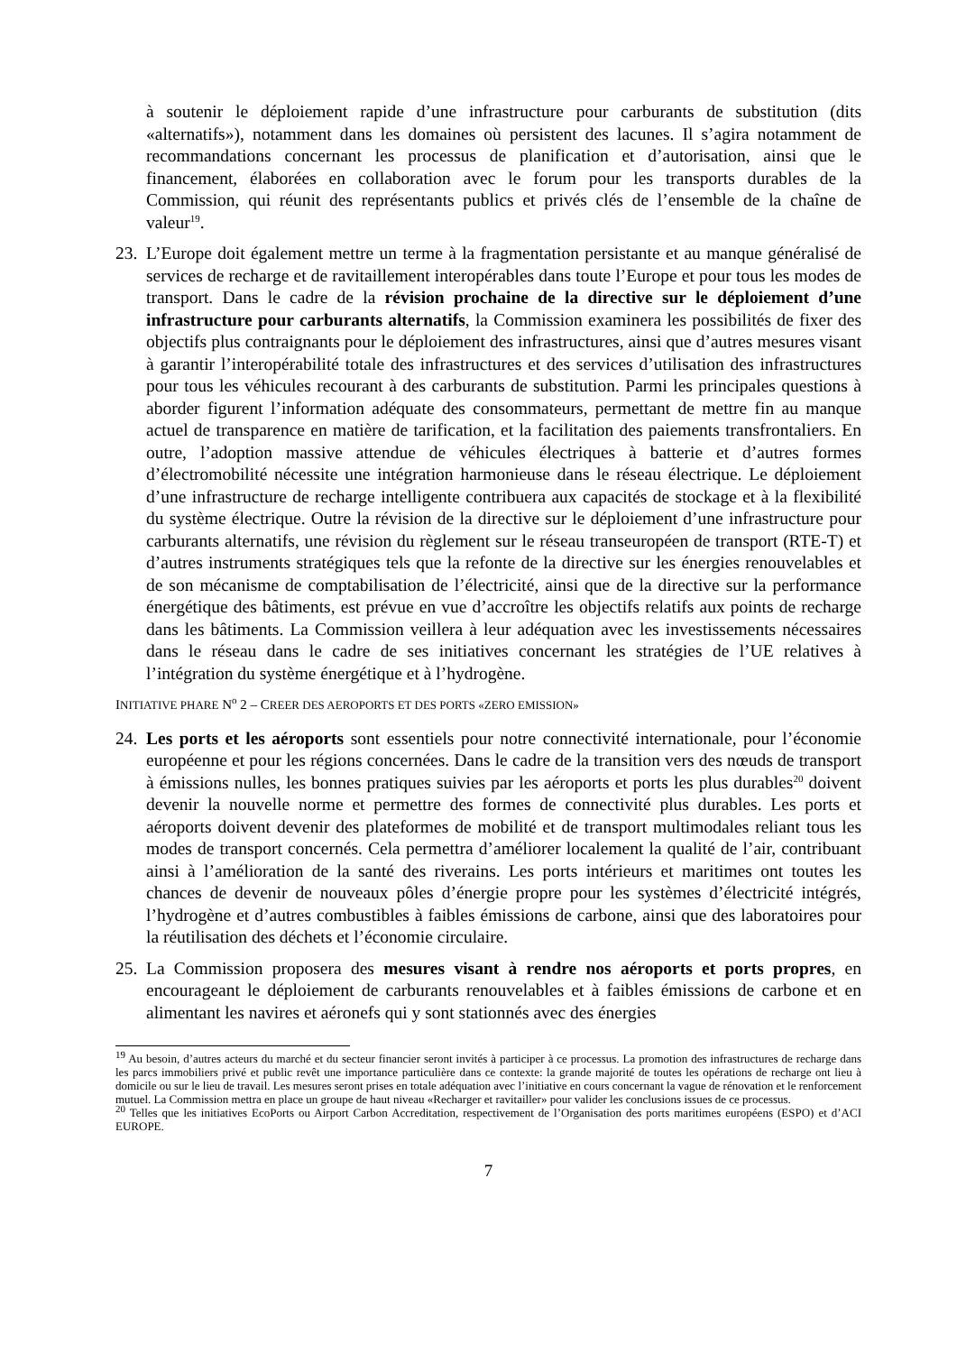à soutenir le déploiement rapide d’une infrastructure pour carburants de substitution (dits «alternatifs»), notamment dans les domaines où persistent des lacunes. Il s’agira notamment de recommandations concernant les processus de planification et d’autorisation, ainsi que le financement, élaborées en collaboration avec le forum pour les transports durables de la Commission, qui réunit des représentants publics et privés clés de l’ensemble de la chaîne de valeur<sup>19</sup>.
23.
L’Europe doit également mettre un terme à la fragmentation persistante et au manque généralisé de services de recharge et de ravitaillement interopérables dans toute l’Europe et pour tous les modes de transport. Dans le cadre de la révision prochaine de la directive sur le déploiement d’une infrastructure pour carburants alternatifs, la Commission examinera les possibilités de fixer des objectifs plus contraignants pour le déploiement des infrastructures, ainsi que d’autres mesures visant à garantir l’interopérabilité totale des infrastructures et des services d’utilisation des infrastructures pour tous les véhicules recourant à des carburants de substitution. Parmi les principales questions à aborder figurent l’information adéquate des consommateurs, permettant de mettre fin au manque actuel de transparence en matière de tarification, et la facilitation des paiements transfrontaliers. En outre, l’adoption massive attendue de véhicules électriques à batterie et d’autres formes d’électromobilité nécessite une intégration harmonieuse dans le réseau électrique. Le déploiement d’une infrastructure de recharge intelligente contribuera aux capacités de stockage et à la flexibilité du système électrique. Outre la révision de la directive sur le déploiement d’une infrastructure pour carburants alternatifs, une révision du règlement sur le réseau transeuropéen de transport (RTE-T) et d’autres instruments stratégiques tels que la refonte de la directive sur les énergies renouvelables et de son mécanisme de comptabilisation de l’électricité, ainsi que de la directive sur la performance énergétique des bâtiments, est prévue en vue d’accroître les objectifs relatifs aux points de recharge dans les bâtiments. La Commission veillera à leur adéquation avec les investissements nécessaires dans le réseau dans le cadre de ses initiatives concernant les stratégies de l’UE relatives à l’intégration du système énergétique et à l’hydrogène.
INITIATIVE PHARE N<sup>o</sup> 2 – CREER DES AEROPORTS ET DES PORTS «ZERO EMISSION»
24.
Les ports et les aéroports sont essentiels pour notre connectivité internationale, pour l’économie européenne et pour les régions concernées. Dans le cadre de la transition vers des nœuds de transport à émissions nulles, les bonnes pratiques suivies par les aéroports et ports les plus durables<sup>20</sup> doivent devenir la nouvelle norme et permettre des formes de connectivité plus durables. Les ports et aéroports doivent devenir des plateformes de mobilité et de transport multimodales reliant tous les modes de transport concernés. Cela permettra d’améliorer localement la qualité de l’air, contribuant ainsi à l’amélioration de la santé des riverains. Les ports intérieurs et maritimes ont toutes les chances de devenir de nouveaux pôles d’énergie propre pour les systèmes d’électricité intégrés, l’hydrogène et d’autres combustibles à faibles émissions de carbone, ainsi que des laboratoires pour la réutilisation des déchets et l’économie circulaire.
25.
La Commission proposera des mesures visant à rendre nos aéroports et ports propres, en encourageant le déploiement de carburants renouvelables et à faibles émissions de carbone et en alimentant les navires et aéronefs qui y sont stationnés avec des énergies
<sup>19</sup> Au besoin, d’autres acteurs du marché et du secteur financier seront invités à participer à ce processus. La promotion des infrastructures de recharge dans les parcs immobiliers privé et public revêt une importance particulière dans ce contexte: la grande majorité de toutes les opérations de recharge ont lieu à domicile ou sur le lieu de travail. Les mesures seront prises en totale adéquation avec l’initiative en cours concernant la vague de rénovation et le renforcement mutuel. La Commission mettra en place un groupe de haut niveau «Recharger et ravitailler» pour valider les conclusions issues de ce processus.
<sup>20</sup> Telles que les initiatives EcoPorts ou Airport Carbon Accreditation, respectivement de l’Organisation des ports maritimes européens (ESPO) et d’ACI EUROPE.
7